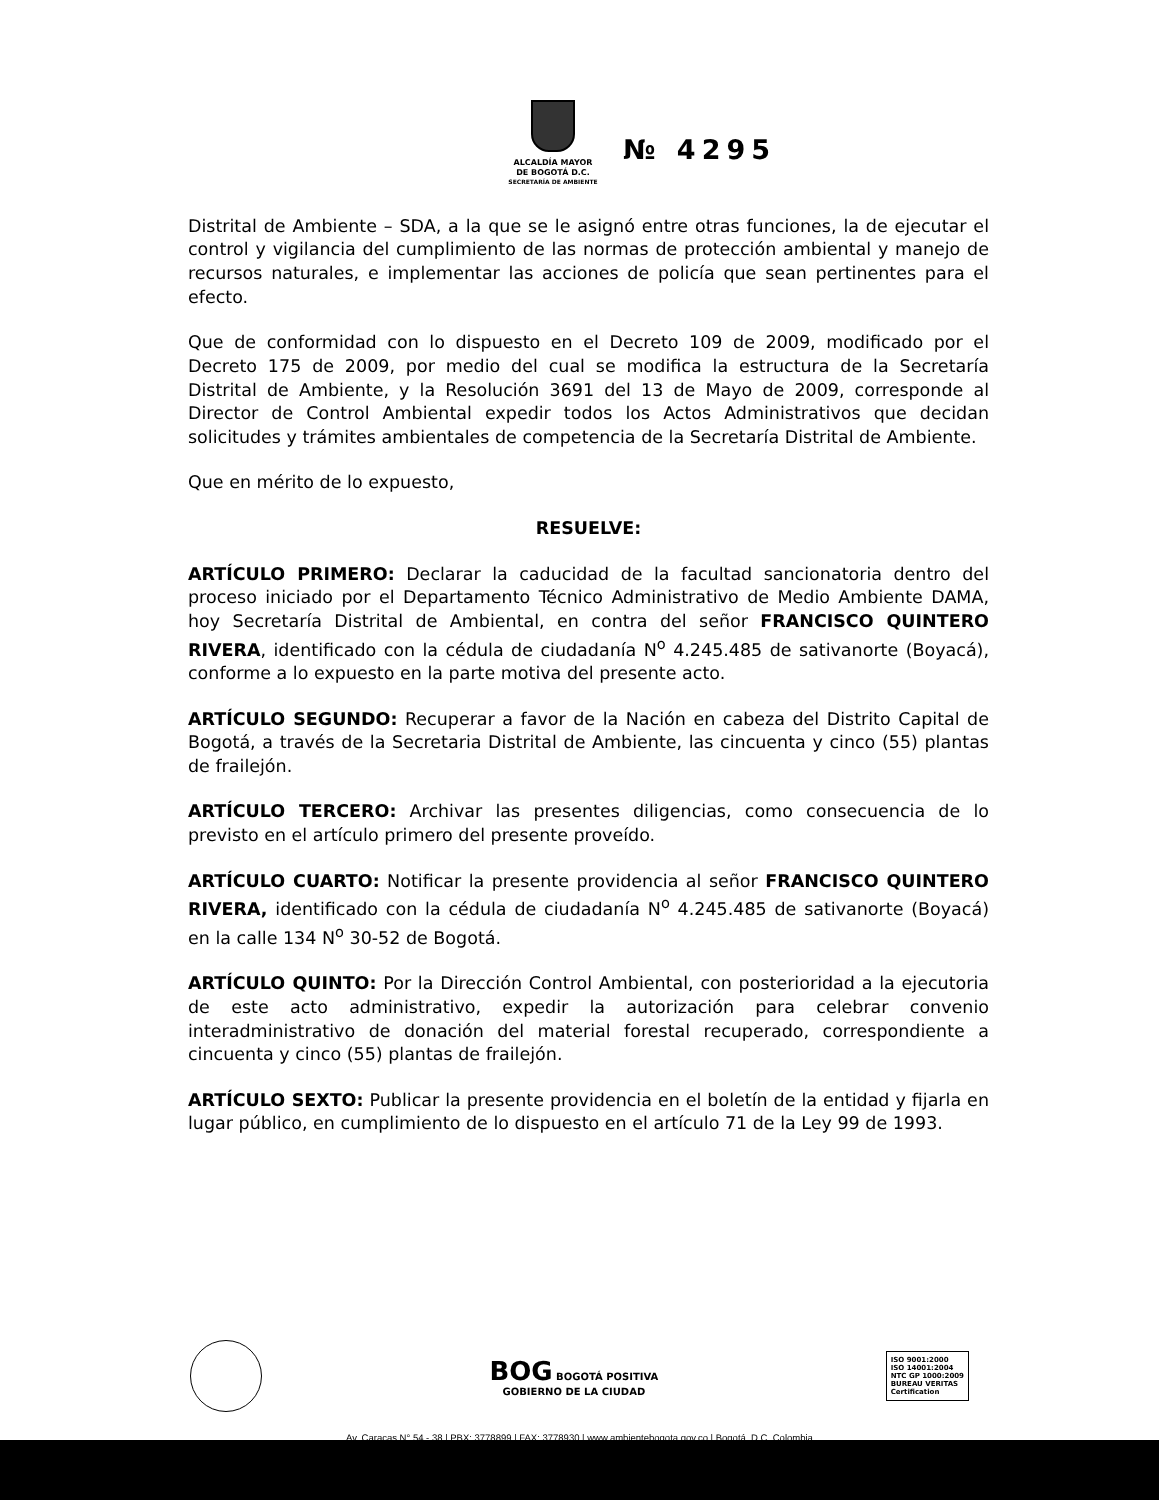ALCALDÍA MAYOR
DE BOGOTÁ D.C.
SECRETARÍA DE AMBIENTE
№ 4295
Distrital de Ambiente – SDA, a la que se le asignó entre otras funciones, la de ejecutar el control y vigilancia del cumplimiento de las normas de protección ambiental y manejo de recursos naturales, e implementar las acciones de policía que sean pertinentes para el efecto.
Que de conformidad con lo dispuesto en el Decreto 109 de 2009, modificado por el Decreto 175 de 2009, por medio del cual se modifica la estructura de la Secretaría Distrital de Ambiente, y la Resolución 3691 del 13 de Mayo de 2009, corresponde al Director de Control Ambiental expedir todos los Actos Administrativos que decidan solicitudes y trámites ambientales de competencia de la Secretaría Distrital de Ambiente.
Que en mérito de lo expuesto,
RESUELVE:
ARTÍCULO PRIMERO: Declarar la caducidad de la facultad sancionatoria dentro del proceso iniciado por el Departamento Técnico Administrativo de Medio Ambiente DAMA, hoy Secretaría Distrital de Ambiental, en contra del señor FRANCISCO QUINTERO RIVERA, identificado con la cédula de ciudadanía N<sup>o</sup> 4.245.485 de sativanorte (Boyacá), conforme a lo expuesto en la parte motiva del presente acto.
ARTÍCULO SEGUNDO: Recuperar a favor de la Nación en cabeza del Distrito Capital de Bogotá, a través de la Secretaria Distrital de Ambiente, las cincuenta y cinco (55) plantas de frailejón.
ARTÍCULO TERCERO: Archivar las presentes diligencias, como consecuencia de lo previsto en el artículo primero del presente proveído.
ARTÍCULO CUARTO: Notificar la presente providencia al señor FRANCISCO QUINTERO RIVERA, identificado con la cédula de ciudadanía N<sup>o</sup> 4.245.485 de sativanorte (Boyacá) en la calle 134 N<sup>o</sup> 30-52 de Bogotá.
ARTÍCULO QUINTO: Por la Dirección Control Ambiental, con posterioridad a la ejecutoria de este acto administrativo, expedir la autorización para celebrar convenio interadministrativo de donación del material forestal recuperado, correspondiente a cincuenta y cinco (55) plantas de frailejón.
ARTÍCULO SEXTO: Publicar la presente providencia en el boletín de la entidad y fijarla en lugar público, en cumplimiento de lo dispuesto en el artículo 71 de la Ley 99 de 1993.
BOG BOGOTÁ POSITIVA
GOBIERNO DE LA CIUDAD
ISO 9001:2000
ISO 14001:2004
NTC GP 1000:2009
BUREAU VERITAS
Certification
Av. Caracas N° 54 - 38 | PBX: 3778899 | FAX: 3778930 | www.ambientebogota.gov.co | Bogotá, D.C. Colombia